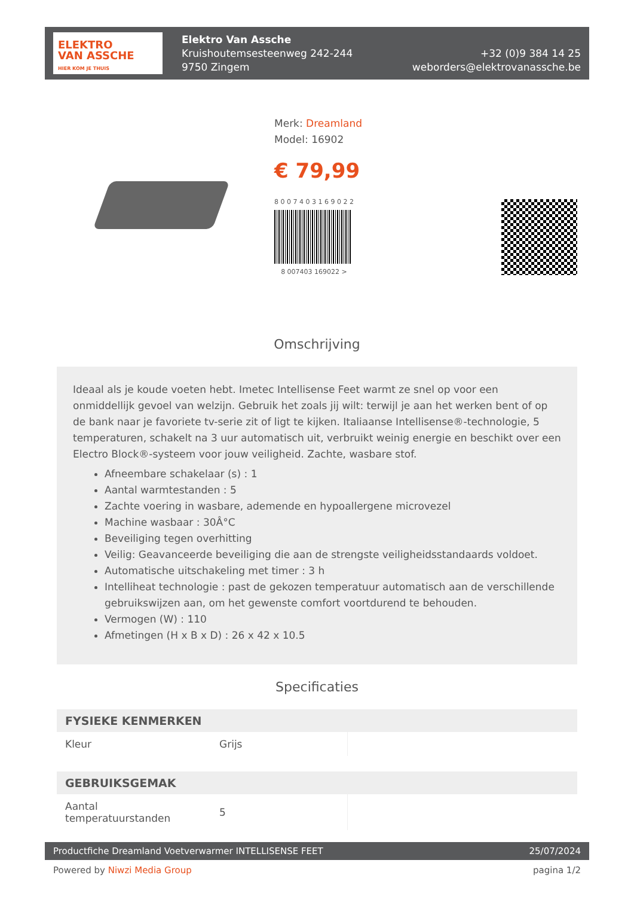ELEKTRO
VAN ASSCHE
HIER KOM JE THUIS
Elektro Van Assche
Kruishoutemsesteenweg 242-244
9750 Zingem
+32 (0)9 384 14 25
weborders@elektrovanassche.be
Merk: Dreamland
Model: 16902
€ 79,99
8 0 0 7 4 0 3 1 6 9 0 2 2
8 007403 169022 >
Omschrijving
Ideaal als je koude voeten hebt. Imetec Intellisense Feet warmt ze snel op voor een onmiddellijk gevoel van welzijn. Gebruik het zoals jij wilt: terwijl je aan het werken bent of op de bank naar je favoriete tv-serie zit of ligt te kijken. Italiaanse Intellisense®-technologie, 5 temperaturen, schakelt na 3 uur automatisch uit, verbruikt weinig energie en beschikt over een Electro Block®-systeem voor jouw veiligheid. Zachte, wasbare stof.
Afneembare schakelaar (s) : 1
Aantal warmtestanden : 5
Zachte voering in wasbare, ademende en hypoallergene microvezel
Machine wasbaar : 30Â°C
Beveiliging tegen overhitting
Veilig: Geavanceerde beveiliging die aan de strengste veiligheidsstandaards voldoet.
Automatische uitschakeling met timer : 3 h
Intelliheat technologie : past de gekozen temperatuur automatisch aan de verschillende gebruikswijzen aan, om het gewenste comfort voortdurend te behouden.
Vermogen (W) : 110
Afmetingen (H x B x D) : 26 x 42 x 10.5
Specificaties
| FYSIEKE KENMERKEN | | |
| --- | --- | --- |
| Kleur | Grijs | |
| GEBRUIKSGEMAK | | |
| Aantal temperatuurstanden | 5 | |
Productfiche Dreamland Voetverwarmer INTELLISENSE FEET 25/07/2024
Powered by Niwzi Media Group pagina 1/2